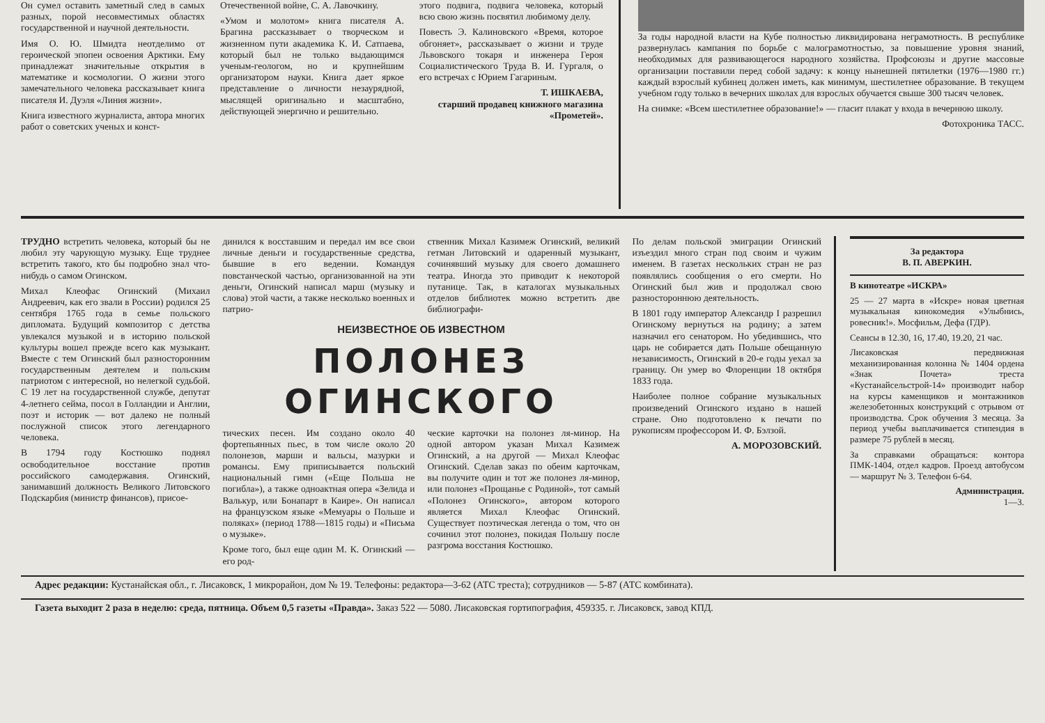Он сумел оставить заметный след в самых разных, порой несовместимых областях государственной и научной деятельности.
Имя О. Ю. Шмидта неотделимо от героической эпопеи освоения Арктики. Ему принадлежат значительные открытия в математике и космологии. О жизни этого замечательного человека рассказывает книга писателя И. Дуэля «Линия жизни».
Книга известного журналиста, автора многих работ о советских ученых и конст-
Отечественной войне, С. А. Лавочкину.
«Умом и молотом» книга писателя А. Брагина рассказывает о творческом и жизненном пути академика К. И. Сатпаева, который был не только выдающимся ученым-геологом, но и крупнейшим организатором науки. Книга дает яркое представление о личности незаурядной, мыслящей оригинально и масштабно, действующей энергично и решительно.
этого подвига, подвига человека, который всю свою жизнь посвятил любимому делу.
Повесть Э. Калиновского «Время, которое обгоняет», рассказывает о жизни и труде Львовского токаря и инженера Героя Социалистического Труда В. И. Гургаля, о его встречах с Юрием Гагариным.
Т. ИШКАЕВА,
старший продавец книжного магазина «Прометей».
За годы народной власти на Кубе полностью ликвидирована неграмотность. В республике развернулась кампания по борьбе с малограмотностью, за повышение уровня знаний, необходимых для развивающегося народного хозяйства. Профсоюзы и другие массовые организации поставили перед собой задачу: к концу нынешней пятилетки (1976—1980 гг.) каждый взрослый кубинец должен иметь, как минимум, шестилетнее образование. В текущем учебном году только в вечерних школах для взрослых обучается свыше 300 тысяч человек.
На снимке: «Всем шестилетнее образование!» — гласит плакат у входа в вечернюю школу.
Фотохроника ТАСС.
ТРУДНО встретить человека, который бы не любил эту чарующую музыку. Еще труднее встретить такого, кто бы подробно знал что-нибудь о самом Огинском.
Михал Клеофас Огинский (Михаил Андреевич, как его звали в России) родился 25 сентября 1765 года в семье польского дипломата. Будущий композитор с детства увлекался музыкой и в историю польской культуры вошел прежде всего как музыкант. Вместе с тем Огинский был разносторонним государственным деятелем и польским патриотом с интересной, но нелегкой судьбой. С 19 лет на государственной службе, депутат 4-летнего сейма, посол в Голландии и Англии, поэт и историк — вот далеко не полный послужной список этого легендарного человека.
В 1794 году Костюшко поднял освободительное восстание против российского самодержавия. Огинский, занимавший должность Великого Литовского Подскарбия (министр финансов), присое-
динился к восставшим и передал им все свои личные деньги и государственные средства, бывшие в его ведении. Командуя повстанческой частью, организованной на эти деньги, Огинский написал марш (музыку и слова) этой части, а также несколько военных и патрио-
ственник Михал Казимеж Огинский, великий гетман Литовский и одаренный музыкант, сочинявший музыку для своего домашнего театра. Иногда это приводит к некоторой путанице. Так, в каталогах музыкальных отделов библиотек можно встретить две библиографи-
НЕИЗВЕСТНОЕ ОБ ИЗВЕСТНОМ
ПОЛОНЕЗ ОГИНСКОГО
тических песен. Им создано около 40 фортепьянных пьес, в том числе около 20 полонезов, марши и вальсы, мазурки и романсы. Ему приписывается польский национальный гимн («Еще Польша не погибла»), а также одноактная опера «Зелида и Валькур, или Бонапарт в Каире». Он написал на французском языке «Мемуары о Польше и поляках» (период 1788—1815 годы) и «Письма о музыке».
Кроме того, был еще один М. К. Огинский — его род-
ческие карточки на полонез ля-минор. На одной автором указан Михал Казимеж Огинский, а на другой — Михал Клеофас Огинский. Сделав заказ по обеим карточкам, вы получите один и тот же полонез ля-минор, или полонез «Прощанье с Родиной», тот самый «Полонез Огинского», автором которого является Михал Клеофас Огинский. Существует поэтическая легенда о том, что он сочинил этот полонез, покидая Польшу после разгрома восстания Костюшко.
По делам польской эмиграции Огинский изъездил много стран под своим и чужим именем. В газетах нескольких стран не раз появлялись сообщения о его смерти. Но Огинский был жив и продолжал свою разностороннюю деятельность.
В 1801 году император Александр I разрешил Огинскому вернуться на родину; а затем назначил его сенатором. Но убедившись, что царь не собирается дать Польше обещанную независимость, Огинский в 20-е годы уехал за границу. Он умер во Флоренции 18 октября 1833 года.
Наиболее полное собрание музыкальных произведений Огинского издано в нашей стране. Оно подготовлено к печати по рукописям профессором И. Ф. Бэлзой.
А. МОРОЗОВСКИЙ.
За редактора
В. П. АВЕРКИН.
В кинотеатре «ИСКРА»
25 — 27 марта в «Искре» новая цветная музыкальная кинокомедия «Улыбнись, ровесник!». Мосфильм, Дефа (ГДР).
Сеансы в 12.30, 16, 17.40, 19.20, 21 час.
Лисаковская передвижная механизированная колонна № 1404 ордена «Знак Почета» треста «Кустанайсельстрой-14» производит набор на курсы каменщиков и монтажников железобетонных конструкций с отрывом от производства. Срок обучения 3 месяца. За период учебы выплачивается стипендия в размере 75 рублей в месяц.
За справками обращаться: контора ПМК-1404, отдел кадров. Проезд автобусом — маршрут № 3. Телефон 6-64.
Администрация.
1—3.
Адрес редакции: Кустанайская обл., г. Лисаковск, 1 микрорайон, дом № 19. Телефоны: редактора—3-62 (АТС треста); сотрудников — 5-87 (АТС комбината).
Газета выходит 2 раза в неделю: среда, пятница. Объем 0,5 газеты «Правда». Заказ 522 — 5080. Лисаковская гортипография, 459335. г. Лисаковск, завод КПД.